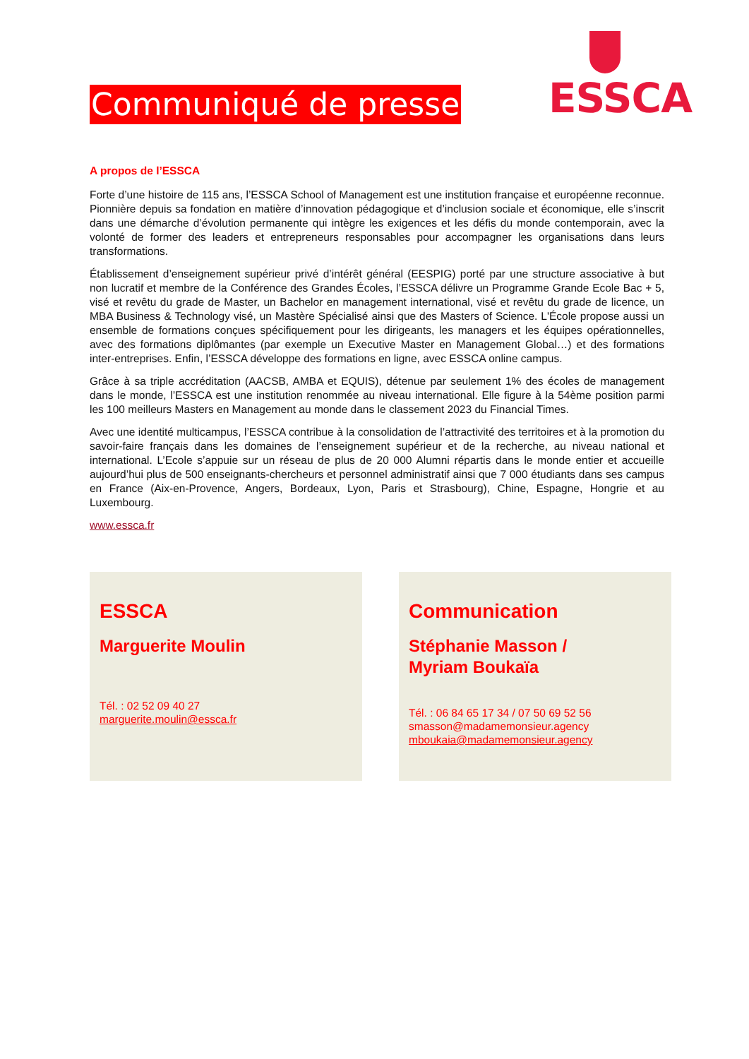Communiqué de presse
ESSCA
A propos de l’ESSCA
Forte d’une histoire de 115 ans, l’ESSCA School of Management est une institution française et européenne reconnue. Pionnière depuis sa fondation en matière d’innovation pédagogique et d’inclusion sociale et économique, elle s’inscrit dans une démarche d’évolution permanente qui intègre les exigences et les défis du monde contemporain, avec la volonté de former des leaders et entrepreneurs responsables pour accompagner les organisations dans leurs transformations.
Établissement d’enseignement supérieur privé d’intérêt général (EESPIG) porté par une structure associative à but non lucratif et membre de la Conférence des Grandes Écoles, l’ESSCA délivre un Programme Grande Ecole Bac + 5, visé et revêtu du grade de Master, un Bachelor en management international, visé et revêtu du grade de licence, un MBA Business & Technology visé, un Mastère Spécialisé ainsi que des Masters of Science. L'École propose aussi un ensemble de formations conçues spécifiquement pour les dirigeants, les managers et les équipes opérationnelles, avec des formations diplômantes (par exemple un Executive Master en Management Global…) et des formations inter-entreprises. Enfin, l’ESSCA développe des formations en ligne, avec ESSCA online campus.
Grâce à sa triple accréditation (AACSB, AMBA et EQUIS), détenue par seulement 1% des écoles de management dans le monde, l’ESSCA est une institution renommée au niveau international. Elle figure à la 54ème position parmi les 100 meilleurs Masters en Management au monde dans le classement 2023 du Financial Times.
Avec une identité multicampus, l’ESSCA contribue à la consolidation de l’attractivité des territoires et à la promotion du savoir-faire français dans les domaines de l’enseignement supérieur et de la recherche, au niveau national et international. L’Ecole s’appuie sur un réseau de plus de 20 000 Alumni répartis dans le monde entier et accueille aujourd’hui plus de 500 enseignants-chercheurs et personnel administratif ainsi que 7 000 étudiants dans ses campus en France (Aix-en-Provence, Angers, Bordeaux, Lyon, Paris et Strasbourg), Chine, Espagne, Hongrie et au Luxembourg.
www.essca.fr
ESSCA
Marguerite Moulin
Tél. : 02 52 09 40 27
marguerite.moulin@essca.fr
Communication
Stéphanie Masson /
Myriam Boukaïa
Tél. : 06 84 65 17 34 / 07 50 69 52 56
smasson@madamemonsieur.agency
mboukaia@madamemonsieur.agency